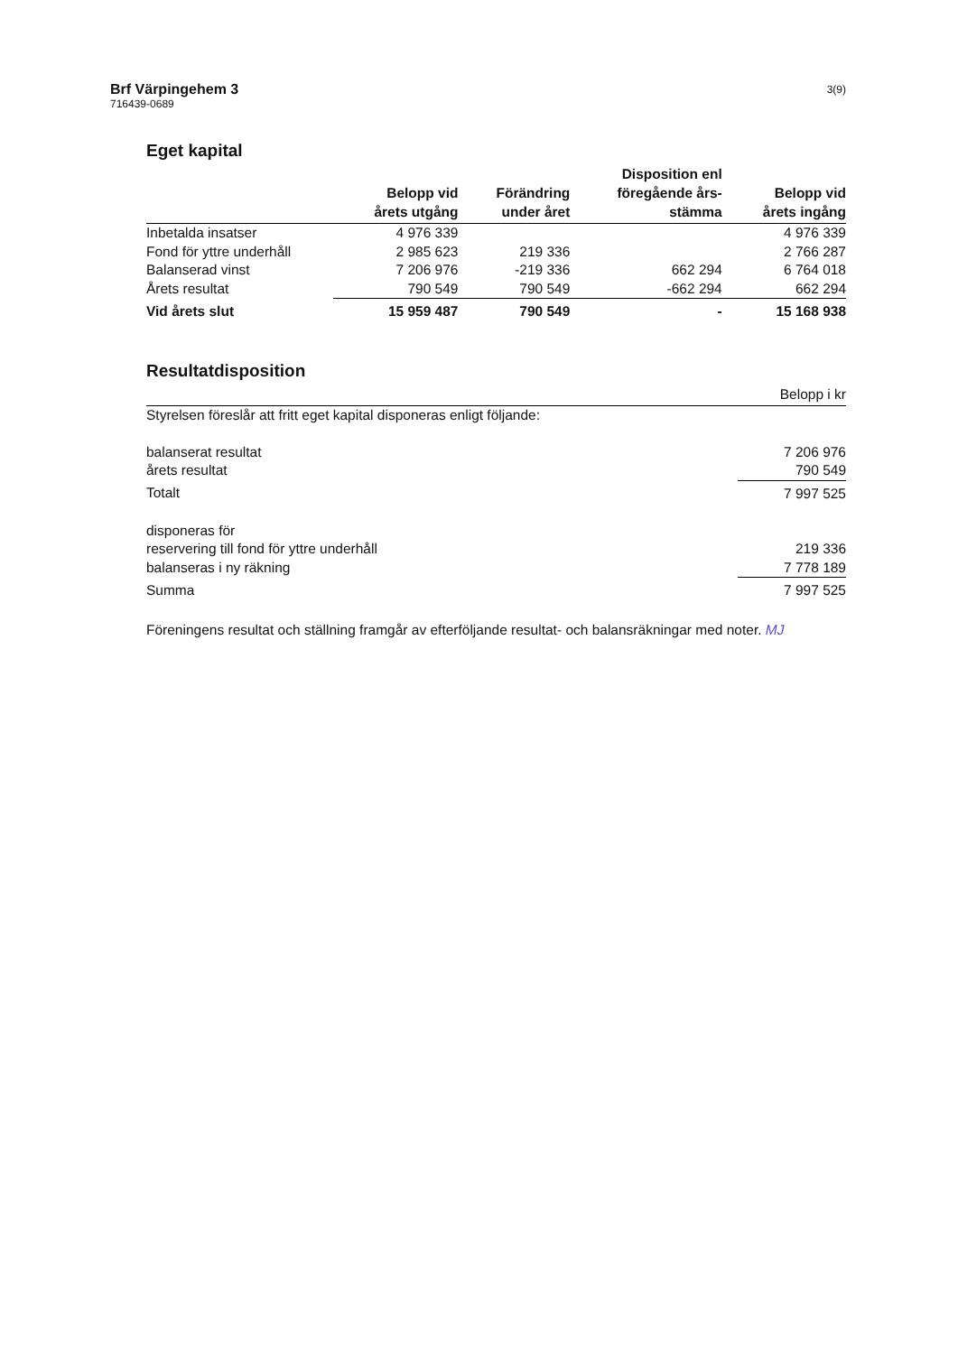Brf Värpingehem 3
716439-0689
3(9)
Eget kapital
| | Belopp vid årets utgång | Förändring under året | Disposition enl föregående års- stämma | Belopp vid årets ingång |
| --- | --- | --- | --- | --- |
| Inbetalda insatser | 4 976 339 | | | 4 976 339 |
| Fond för yttre underhåll | 2 985 623 | 219 336 | | 2 766 287 |
| Balanserad vinst | 7 206 976 | -219 336 | 662 294 | 6 764 018 |
| Årets resultat | 790 549 | 790 549 | -662 294 | 662 294 |
| Vid årets slut | 15 959 487 | 790 549 | - | 15 168 938 |
Resultatdisposition
| | Belopp i kr |
| --- | --- |
| Styrelsen föreslår att fritt eget kapital disponeras enligt följande: | |
| balanserat resultat | 7 206 976 |
| årets resultat | 790 549 |
| Totalt | 7 997 525 |
| disponeras för | |
| reservering till fond för yttre underhåll | 219 336 |
| balanseras i ny räkning | 7 778 189 |
| Summa | 7 997 525 |
Föreningens resultat och ställning framgår av efterföljande resultat- och balansräkningar med noter. MJ